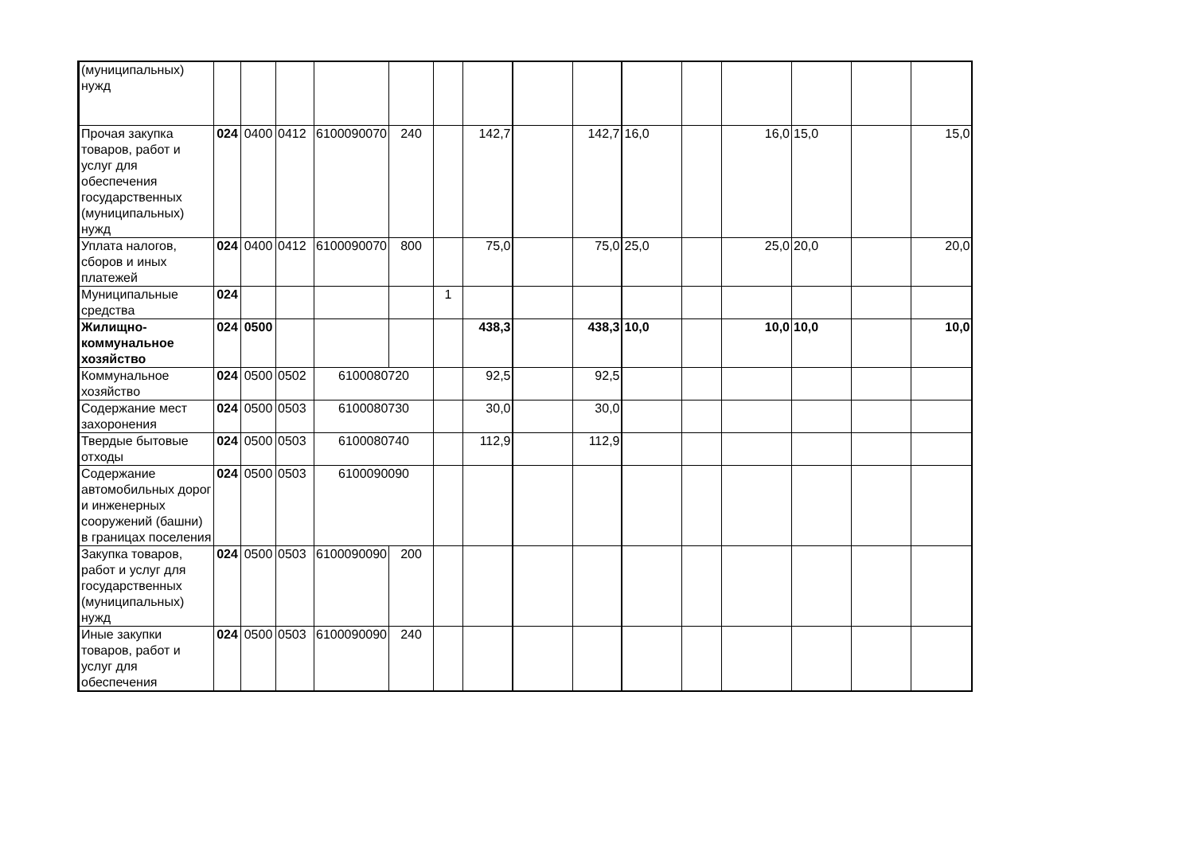| (муниципальных) нужд | | | | | | | | | | | | | | | |
| Прочая закупка товаров, работ и услуг для обеспечения государственных (муниципальных) нужд | 024 | 0400 | 0412 | 6100090070 | 240 | | 142,7 | | 142,7 | 16,0 | | 16,0 | 15,0 | | 15,0 |
| Уплата налогов, сборов и иных платежей | 024 | 0400 | 0412 | 6100090070 | 800 | | 75,0 | | 75,0 | 25,0 | | 25,0 | 20,0 | | 20,0 |
| Муниципальные средства | 024 | | | | | 1 | | | | | | | | | |
| Жилищно-коммунальное хозяйство | 024 | 0500 | | | | | 438,3 | | 438,3 | 10,0 | | 10,0 | 10,0 | | 10,0 |
| Коммунальное хозяйство | 024 | 0500 | 0502 | 6100080720 | | | 92,5 | | 92,5 | | | | | | |
| Содержание мест захоронения | 024 | 0500 | 0503 | 6100080730 | | | 30,0 | | 30,0 | | | | | | |
| Твердые бытовые отходы | 024 | 0500 | 0503 | 6100080740 | | | 112,9 | | 112,9 | | | | | | |
| Содержание автомобильных дорог и инженерных сооружений (башни) в границах поселения | 024 | 0500 | 0503 | 6100090090 | | | | | | | | | | | |
| Закупка товаров, работ и услуг для государственных (муниципальных) нужд | 024 | 0500 | 0503 | 6100090090 | 200 | | | | | | | | | | |
| Иные закупки товаров, работ и услуг для обеспечения | 024 | 0500 | 0503 | 6100090090 | 240 | | | | | | | | | | |